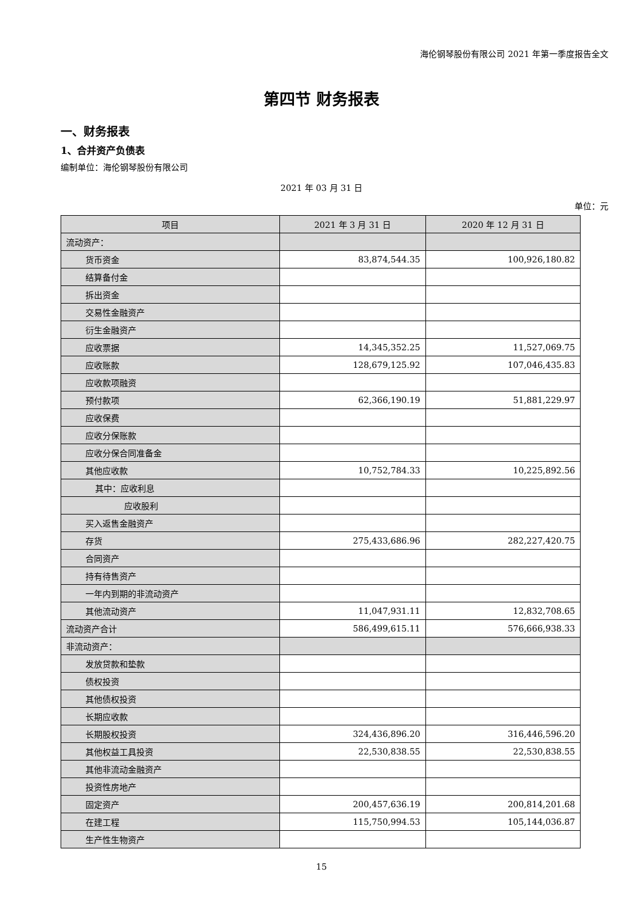海伦钢琴股份有限公司 2021 年第一季度报告全文
第四节 财务报表
一、财务报表
1、合并资产负债表
编制单位：海伦钢琴股份有限公司
2021 年 03 月 31 日
单位：元
| 项目 | 2021 年 3 月 31 日 | 2020 年 12 月 31 日 |
| --- | --- | --- |
| 流动资产： | | |
| 货币资金 | 83,874,544.35 | 100,926,180.82 |
| 结算备付金 | | |
| 拆出资金 | | |
| 交易性金融资产 | | |
| 衍生金融资产 | | |
| 应收票据 | 14,345,352.25 | 11,527,069.75 |
| 应收账款 | 128,679,125.92 | 107,046,435.83 |
| 应收款项融资 | | |
| 预付款项 | 62,366,190.19 | 51,881,229.97 |
| 应收保费 | | |
| 应收分保账款 | | |
| 应收分保合同准备金 | | |
| 其他应收款 | 10,752,784.33 | 10,225,892.56 |
| 其中：应收利息 | | |
| 应收股利 | | |
| 买入返售金融资产 | | |
| 存货 | 275,433,686.96 | 282,227,420.75 |
| 合同资产 | | |
| 持有待售资产 | | |
| 一年内到期的非流动资产 | | |
| 其他流动资产 | 11,047,931.11 | 12,832,708.65 |
| 流动资产合计 | 586,499,615.11 | 576,666,938.33 |
| 非流动资产： | | |
| 发放贷款和垫款 | | |
| 债权投资 | | |
| 其他债权投资 | | |
| 长期应收款 | | |
| 长期股权投资 | 324,436,896.20 | 316,446,596.20 |
| 其他权益工具投资 | 22,530,838.55 | 22,530,838.55 |
| 其他非流动金融资产 | | |
| 投资性房地产 | | |
| 固定资产 | 200,457,636.19 | 200,814,201.68 |
| 在建工程 | 115,750,994.53 | 105,144,036.87 |
| 生产性生物资产 | | |
15